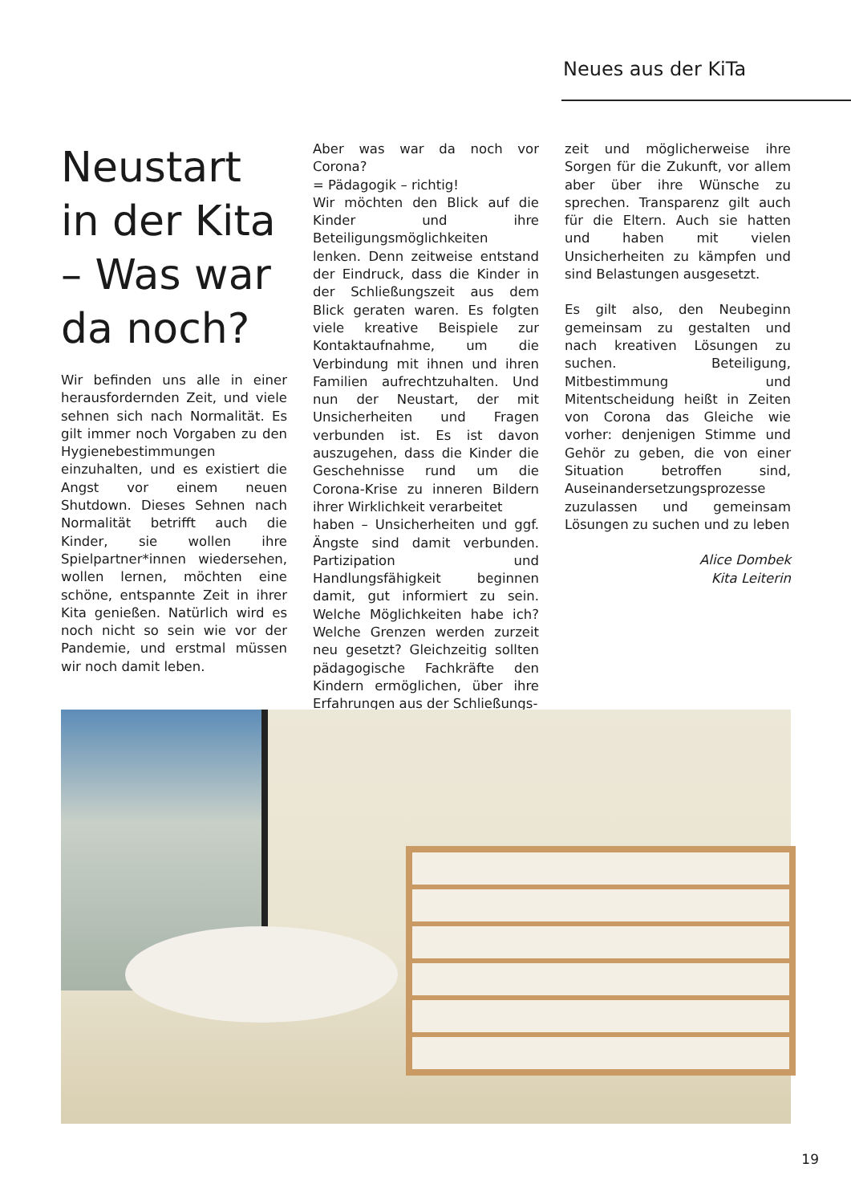Neues aus der KiTa
Neustart in der Kita – Was war da noch?
Wir befinden uns alle in einer herausfordernden Zeit, und viele sehnen sich nach Normalität. Es gilt immer noch Vorgaben zu den Hygienebestimmungen einzuhalten, und es existiert die Angst vor einem neuen Shutdown. Dieses Sehnen nach Normalität betrifft auch die Kinder, sie wollen ihre Spielpartner*innen wiedersehen, wollen lernen, möchten eine schöne, entspannte Zeit in ihrer Kita genießen. Natürlich wird es noch nicht so sein wie vor der Pandemie, und erstmal müssen wir noch damit leben.
Aber was war da noch vor Corona?
= Pädagogik – richtig!
Wir möchten den Blick auf die Kinder und ihre Beteiligungsmöglichkeiten lenken. Denn zeitweise entstand der Eindruck, dass die Kinder in der Schließungszeit aus dem Blick geraten waren. Es folgten viele kreative Beispiele zur Kontaktaufnahme, um die Verbindung mit ihnen und ihren Familien aufrechtzuhalten. Und nun der Neustart, der mit Unsicherheiten und Fragen verbunden ist. Es ist davon auszugehen, dass die Kinder die Geschehnisse rund um die Corona-Krise zu inneren Bildern ihrer Wirklichkeit verarbeitet
haben – Unsicherheiten und ggf. Ängste sind damit verbunden. Partizipation und Handlungsfähigkeit beginnen damit, gut informiert zu sein. Welche Möglichkeiten habe ich? Welche Grenzen werden zurzeit neu gesetzt? Gleichzeitig sollten pädagogische Fachkräfte den Kindern ermöglichen, über ihre Erfahrungen aus der Schließungs-
zeit und möglicherweise ihre Sorgen für die Zukunft, vor allem aber über ihre Wünsche zu sprechen. Transparenz gilt auch für die Eltern. Auch sie hatten und haben mit vielen Unsicherheiten zu kämpfen und sind Belastungen ausgesetzt.
Es gilt also, den Neubeginn gemeinsam zu gestalten und nach kreativen Lösungen zu suchen. Beteiligung, Mitbestimmung und Mitentscheidung heißt in Zeiten von Corona das Gleiche wie vorher: denjenigen Stimme und Gehör zu geben, die von einer Situation betroffen sind, Auseinandersetzungsprozesse zuzulassen und gemeinsam Lösungen zu suchen und zu leben
Alice Dombek
Kita Leiterin
19